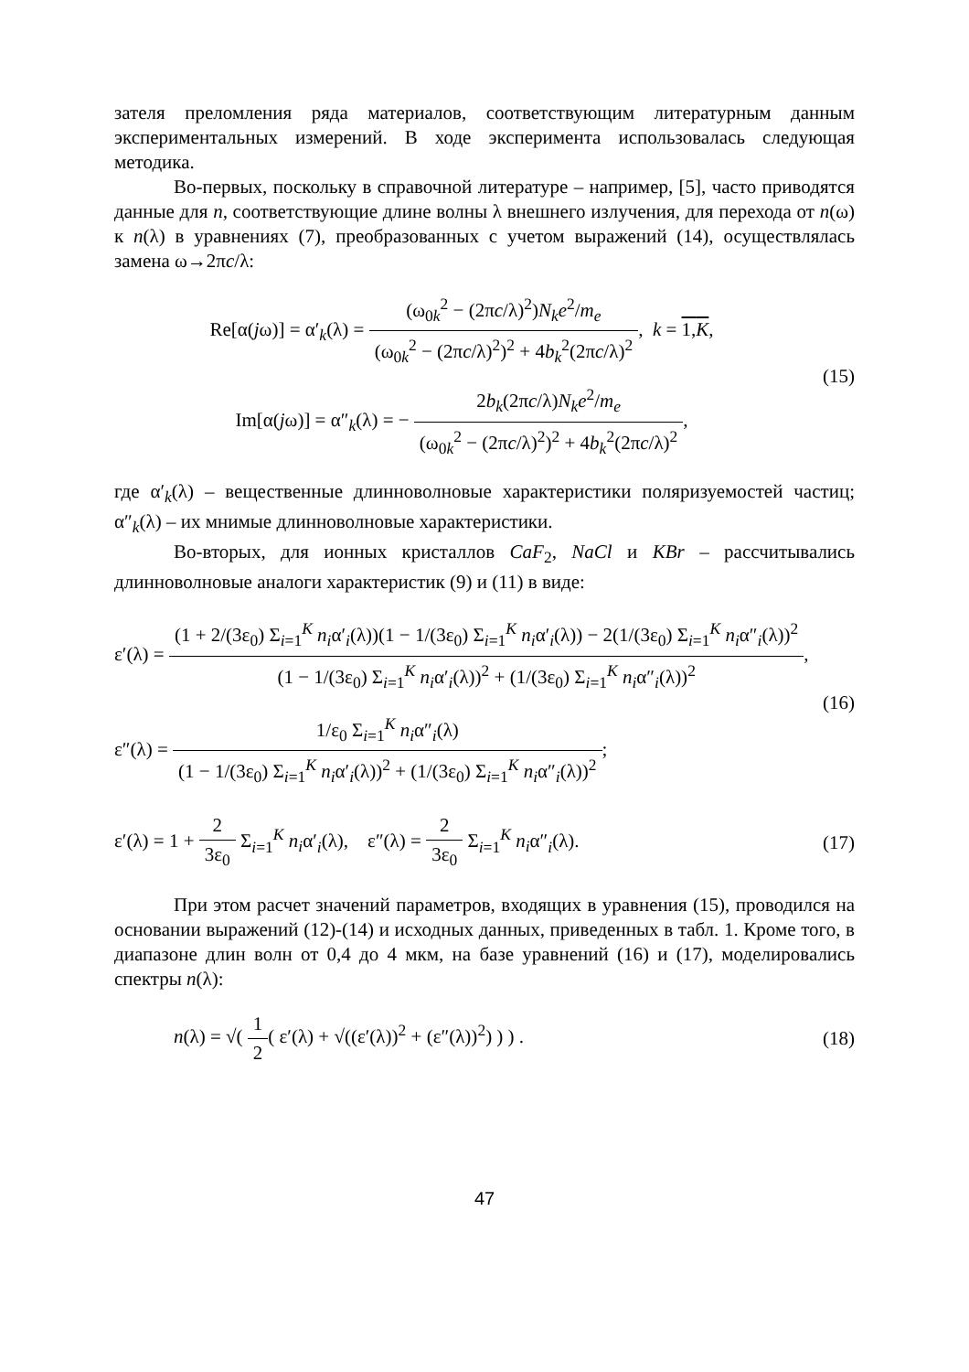зателя преломления ряда материалов, соответствующим литературным данным экспериментальных измерений. В ходе эксперимента использовалась следующая методика.
Во-первых, поскольку в справочной литературе – например, [5], часто приводятся данные для n, соответствующие длине волны λ внешнего излучения, для перехода от n(ω) к n(λ) в уравнениях (7), преобразованных с учетом выражений (14), осуществлялась замена ω→2πc/λ:
Re[α(jω)] = α′<sub>k</sub>(λ) = (ω<sub>0k</sub><sup>2</sup> − (2πc/λ)<sup>2</sup>)N<sub>k</sub>e<sup>2</sup>/m<sub>e</sub> (ω<sub>0k</sub><sup>2</sup> − (2πc/λ)<sup>2</sup>)<sup>2</sup> + 4b<sub>k</sub><sup>2</sup>(2πc/λ)<sup>2</sup>, k = 1,K,
Im[α(jω)] = α″<sub>k</sub>(λ) = − 2b<sub>k</sub>(2πc/λ)N<sub>k</sub>e<sup>2</sup>/m<sub>e</sub> (ω<sub>0k</sub><sup>2</sup> − (2πc/λ)<sup>2</sup>)<sup>2</sup> + 4b<sub>k</sub><sup>2</sup>(2πc/λ)<sup>2</sup>,
(15)
где α′<sub>k</sub>(λ) – вещественные длинноволновые характеристики поляризуемостей частиц; α″<sub>k</sub>(λ) – их мнимые длинноволновые характеристики.
Во-вторых, для ионных кристаллов CaF<sub>2</sub>, NaCl и KBr – рассчитывались длинноволновые аналоги характеристик (9) и (11) в виде:
ε′(λ) = (1 + 2/(3ε<sub>0</sub>) Σ<sub>i=1</sub><sup>K</sup> n<sub>i</sub>α′<sub>i</sub>(λ))(1 − 1/(3ε<sub>0</sub>) Σ<sub>i=1</sub><sup>K</sup> n<sub>i</sub>α′<sub>i</sub>(λ)) − 2(1/(3ε<sub>0</sub>) Σ<sub>i=1</sub><sup>K</sup> n<sub>i</sub>α″<sub>i</sub>(λ))<sup>2</sup> (1 − 1/(3ε<sub>0</sub>) Σ<sub>i=1</sub><sup>K</sup> n<sub>i</sub>α′<sub>i</sub>(λ))<sup>2</sup> + (1/(3ε<sub>0</sub>) Σ<sub>i=1</sub><sup>K</sup> n<sub>i</sub>α″<sub>i</sub>(λ))<sup>2</sup>,
ε″(λ) = 1/ε<sub>0</sub> Σ<sub>i=1</sub><sup>K</sup> n<sub>i</sub>α″<sub>i</sub>(λ) (1 − 1/(3ε<sub>0</sub>) Σ<sub>i=1</sub><sup>K</sup> n<sub>i</sub>α′<sub>i</sub>(λ))<sup>2</sup> + (1/(3ε<sub>0</sub>) Σ<sub>i=1</sub><sup>K</sup> n<sub>i</sub>α″<sub>i</sub>(λ))<sup>2</sup>;
(16)
ε′(λ) = 1 + 2 3ε<sub>0</sub> Σ<sub>i=1</sub><sup>K</sup> n<sub>i</sub>α′<sub>i</sub>(λ), ε″(λ) = 2 3ε<sub>0</sub> Σ<sub>i=1</sub><sup>K</sup> n<sub>i</sub>α″<sub>i</sub>(λ).
(17)
При этом расчет значений параметров, входящих в уравнения (15), проводился на основании выражений (12)-(14) и исходных данных, приведенных в табл. 1. Кроме того, в диапазоне длин волн от 0,4 до 4 мкм, на базе уравнений (16) и (17), моделировались спектры n(λ):
n(λ) = √( 1 2( ε′(λ) + √((ε′(λ))<sup>2</sup> + (ε″(λ))<sup>2</sup>) ) ) .
(18)
47